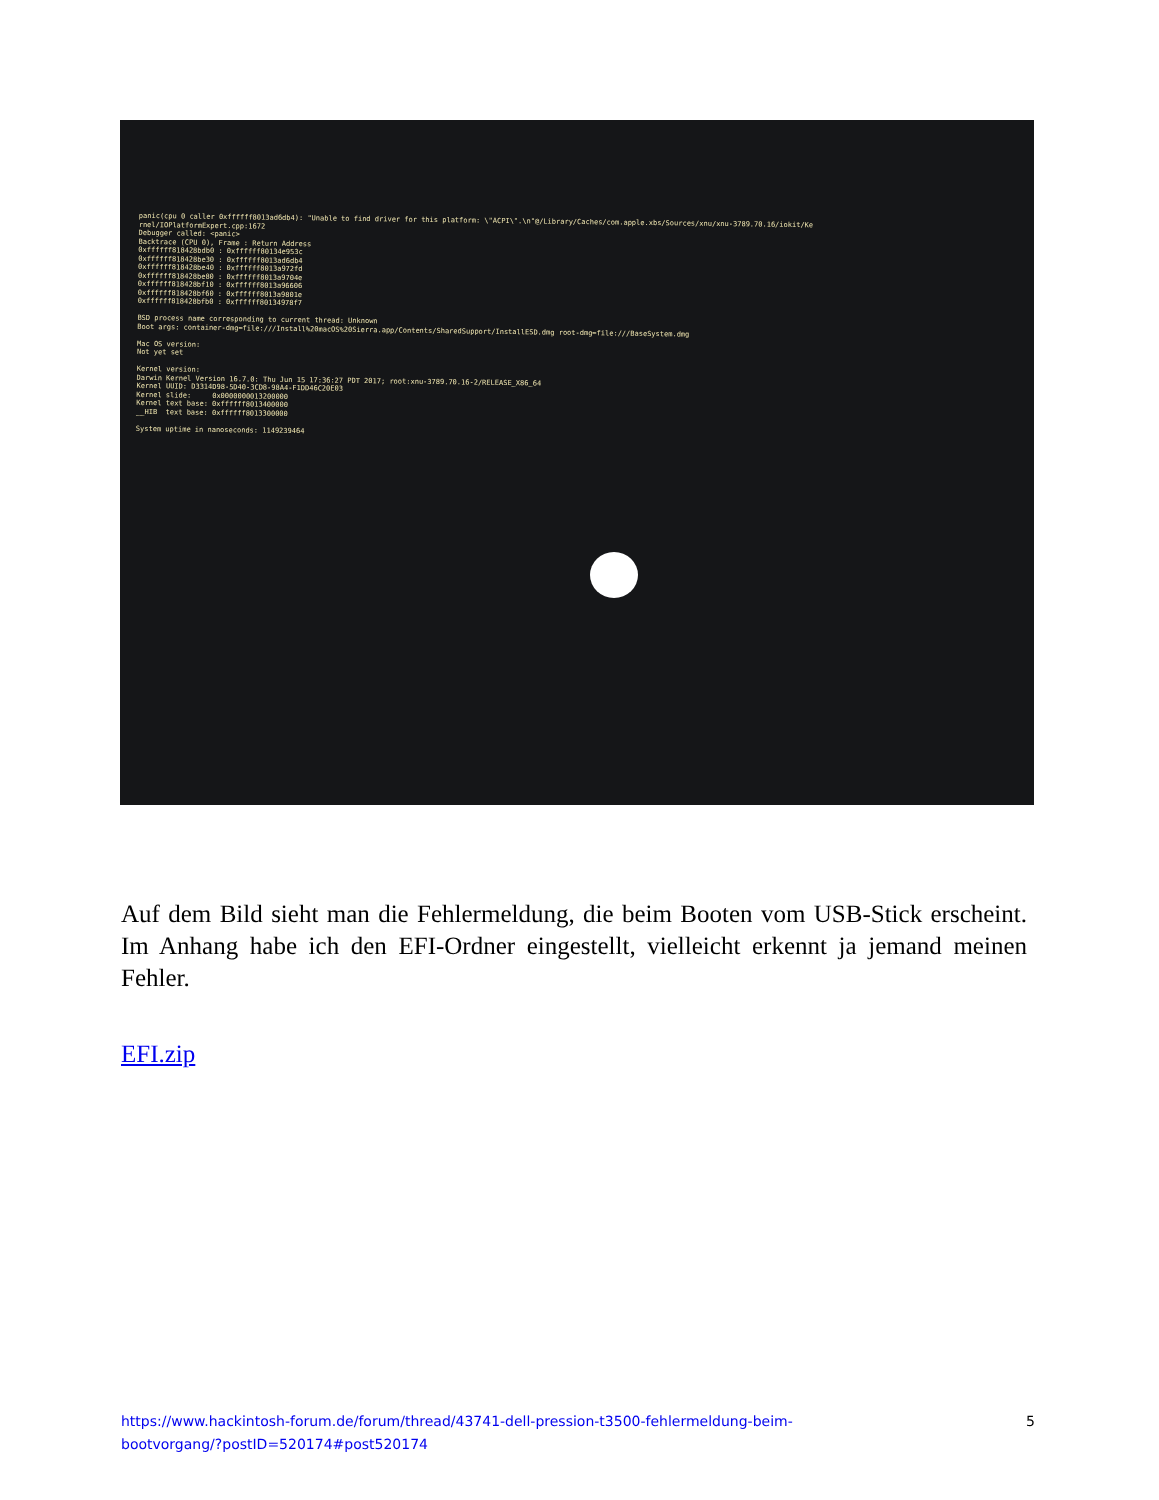panic(cpu 0 caller 0xffffff8013ad6db4): "Unable to find driver for this platform: \"ACPI\".\n"@/Library/Caches/com.apple.xbs/Sources/xnu/xnu-3789.70.16/iokit/Ke rnel/IOPlatformExpert.cpp:1672 Debugger called: <panic> Backtrace (CPU 0), Frame : Return Address 0xffffff818428bdb0 : 0xffffff80134e953c 0xffffff818428be30 : 0xffffff8013ad6db4 0xffffff818428be40 : 0xffffff8013a972fd 0xffffff818428be80 : 0xffffff8013a9704e 0xffffff818428bf10 : 0xffffff8013a96606 0xffffff818428bf60 : 0xffffff8013a9801e 0xffffff818428bfb0 : 0xffffff80134978f7 BSD process name corresponding to current thread: Unknown Boot args: container-dmg=file:///Install%20macOS%20Sierra.app/Contents/SharedSupport/InstallESD.dmg root-dmg=file:///BaseSystem.dmg Mac OS version: Not yet set Kernel version: Darwin Kernel Version 16.7.0: Thu Jun 15 17:36:27 PDT 2017; root:xnu-3789.70.16-2/RELEASE_X86_64 Kernel UUID: D3314D98-5D40-3CD8-98A4-F1DD46C20E03 Kernel slide: 0x0000000013200000 Kernel text base: 0xffffff8013400000 __HIB text base: 0xffffff8013300000 System uptime in nanoseconds: 1149239464
Auf dem Bild sieht man die Fehlermeldung, die beim Booten vom USB-Stick erscheint. Im Anhang habe ich den EFI-Ordner eingestellt, vielleicht erkennt ja jemand meinen Fehler.
EFI.zip
https://www.hackintosh-forum.de/forum/thread/43741-dell-pression-t3500-fehlermeldung-beim-
bootvorgang/?postID=520174#post520174 5